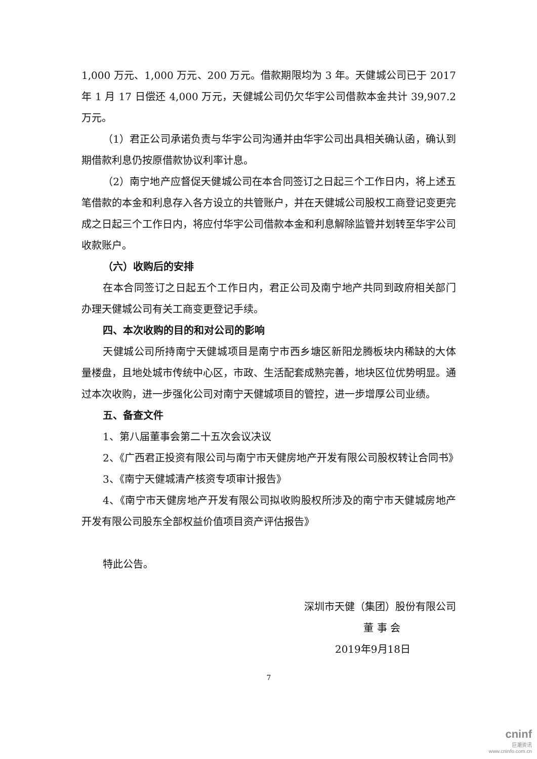1,000 万元、1,000 万元、200 万元。借款期限均为 3 年。天健城公司已于 2017 年 1 月 17 日偿还 4,000 万元，天健城公司仍欠华宇公司借款本金共计 39,907.2 万元。
（1）君正公司承诺负责与华宇公司沟通并由华宇公司出具相关确认函，确认到期借款利息仍按原借款协议利率计息。
（2）南宁地产应督促天健城公司在本合同签订之日起三个工作日内，将上述五笔借款的本金和利息存入各方设立的共管账户，并在天健城公司股权工商登记变更完成之日起三个工作日内，将应付华宇公司借款本金和利息解除监管并划转至华宇公司收款账户。
（六）收购后的安排
在本合同签订之日起五个工作日内，君正公司及南宁地产共同到政府相关部门办理天健城公司有关工商变更登记手续。
四、本次收购的目的和对公司的影响
天健城公司所持南宁天健城项目是南宁市西乡塘区新阳龙腾板块内稀缺的大体量楼盘，且地处城市传统中心区，市政、生活配套成熟完善，地块区位优势明显。通过本次收购，进一步强化公司对南宁天健城项目的管控，进一步增厚公司业绩。
五、备查文件
1、第八届董事会第二十五次会议决议
2、《广西君正投资有限公司与南宁市天健房地产开发有限公司股权转让合同书》
3、《南宁天健城清产核资专项审计报告》
4、《南宁市天健房地产开发有限公司拟收购股权所涉及的南宁市天健城房地产开发有限公司股东全部权益价值项目资产评估报告》
特此公告。
深圳市天健（集团）股份有限公司
董 事 会
2019年9月18日
7
cninf
巨潮资讯
www.cninfo.com.cn